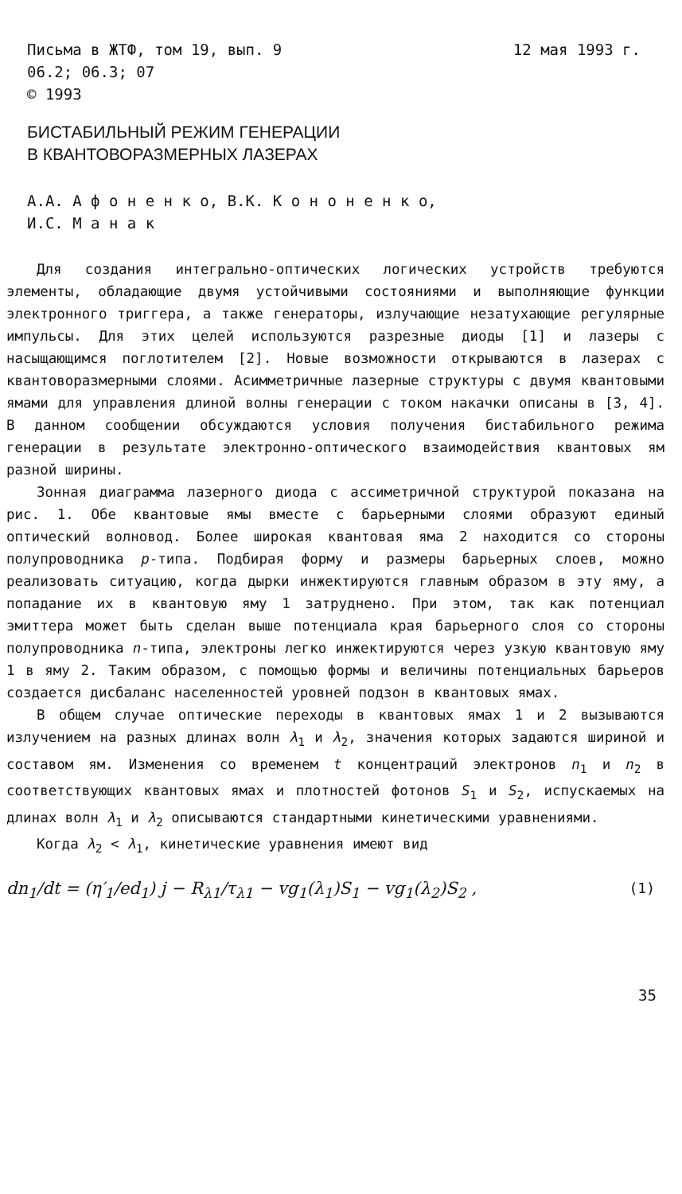Письма в ЖТФ, том 19, вып. 9 12 мая 1993 г.
06.2; 06.3; 07
© 1993
БИСТАБИЛЬНЫЙ РЕЖИМ ГЕНЕРАЦИИ
В КВАНТОВОРАЗМЕРНЫХ ЛАЗЕРАХ
А.А. А ф о н е н к о, В.К. К о н о н е н к о,
И.С. М а н а к
Для создания интегрально-оптических логических устройств требуются элементы, обладающие двумя устойчивыми состояниями и выполняющие функции электронного триггера, а также генераторы, излучающие незатухающие регулярные импульсы. Для этих целей используются разрезные диоды [1] и лазеры с насыщающимся поглотителем [2]. Новые возможности открываются в лазерах с квантоворазмерными слоями. Асимметричные лазерные структуры с двумя квантовыми ямами для управления длиной волны генерации с током накачки описаны в [3, 4]. В данном сообщении обсуждаются условия получения бистабильного режима генерации в результате электронно-оптического взаимодействия квантовых ям разной ширины.
Зонная диаграмма лазерного диода с ассиметричной структурой показана на рис. 1. Обе квантовые ямы вместе с барьерными слоями образуют единый оптический волновод. Более широкая квантовая яма 2 находится со стороны полупроводника p-типа. Подбирая форму и размеры барьерных слоев, можно реализовать ситуацию, когда дырки инжектируются главным образом в эту яму, а попадание их в квантовую яму 1 затруднено. При этом, так как потенциал эмиттера может быть сделан выше потенциала края барьерного слоя со стороны полупроводника n-типа, электроны легко инжектируются через узкую квантовую яму 1 в яму 2. Таким образом, с помощью формы и величины потенциальных барьеров создается дисбаланс населенностей уровней подзон в квантовых ямах.
В общем случае оптические переходы в квантовых ямах 1 и 2 вызываются излучением на разных длинах волн λ<sub>1</sub> и λ<sub>2</sub>, значения которых задаются шириной и составом ям. Изменения со временем t концентраций электронов n<sub>1</sub> и n<sub>2</sub> в соответствующих квантовых ямах и плотностей фотонов S<sub>1</sub> и S<sub>2</sub>, испускаемых на длинах волн λ<sub>1</sub> и λ<sub>2</sub> описываются стандартными кинетическими уравнениями.
Когда λ<sub>2</sub> < λ<sub>1</sub>, кинетические уравнения имеют вид
dn<sub>1</sub>/dt = (η′<sub>1</sub>/ed<sub>1</sub>) j − R<sub>λ1</sub>/τ<sub>λ1</sub> − vg<sub>1</sub>(λ<sub>1</sub>)S<sub>1</sub> − vg<sub>1</sub>(λ<sub>2</sub>)S<sub>2</sub> , (1)
35